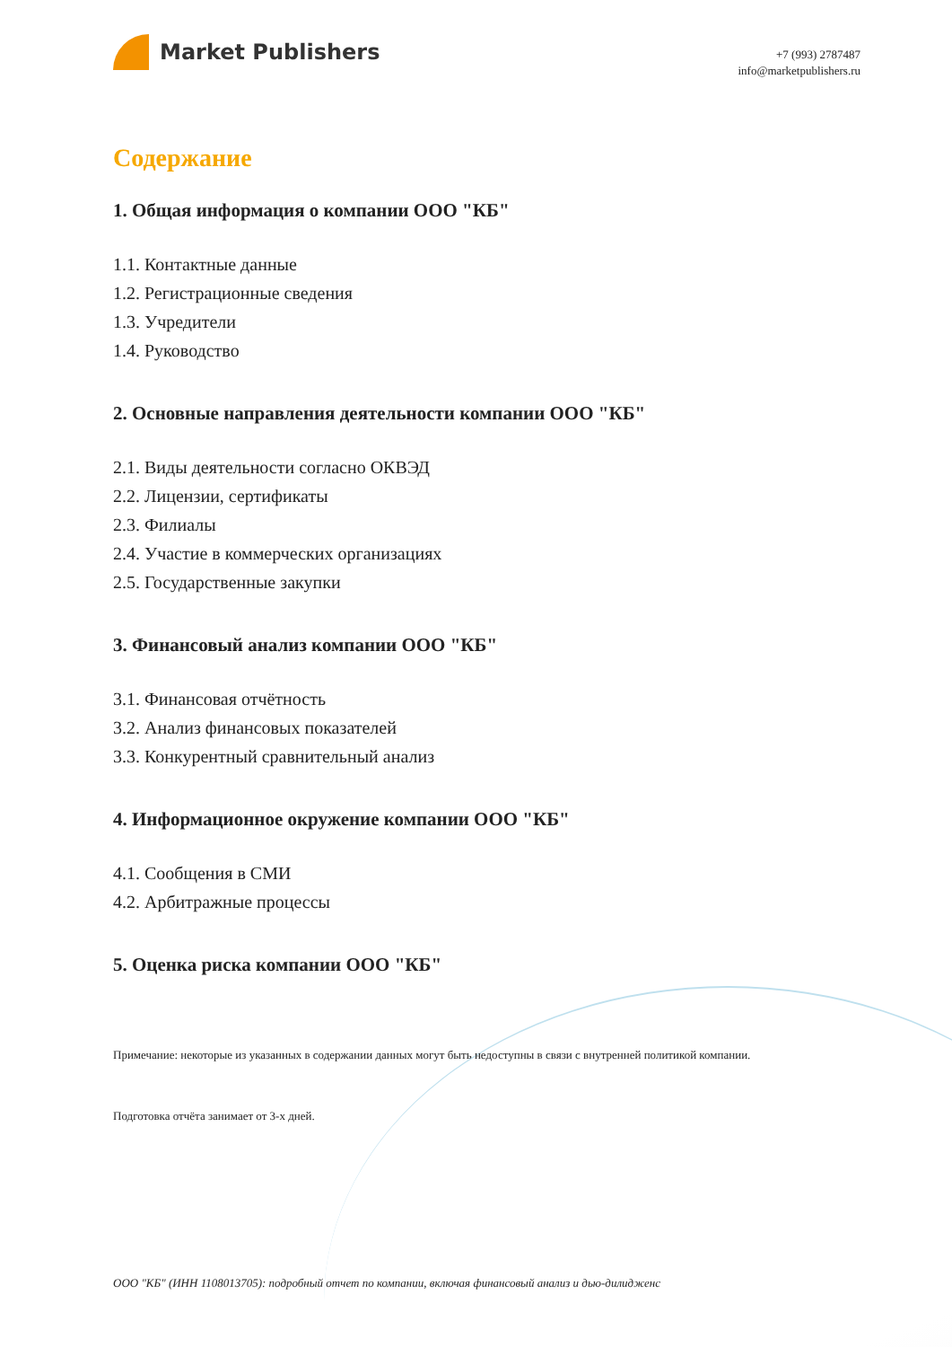Market Publishers
+7 (993) 2787487
info@marketpublishers.ru
Содержание
1. Общая информация о компании ООО "КБ"
1.1. Контактные данные
1.2. Регистрационные сведения
1.3. Учредители
1.4. Руководство
2. Основные направления деятельности компании ООО "КБ"
2.1. Виды деятельности согласно ОКВЭД
2.2. Лицензии, сертификаты
2.3. Филиалы
2.4. Участие в коммерческих организациях
2.5. Государственные закупки
3. Финансовый анализ компании ООО "КБ"
3.1. Финансовая отчётность
3.2. Анализ финансовых показателей
3.3. Конкурентный сравнительный анализ
4. Информационное окружение компании ООО "КБ"
4.1. Сообщения в СМИ
4.2. Арбитражные процессы
5. Оценка риска компании ООО "КБ"
Примечание: некоторые из указанных в содержании данных могут быть недоступны в связи с внутренней политикой компании.
Подготовка отчёта занимает от 3-х дней.
ООО "КБ" (ИНН 1108013705): подробный отчет по компании, включая финансовый анализ и дью-дилидженс